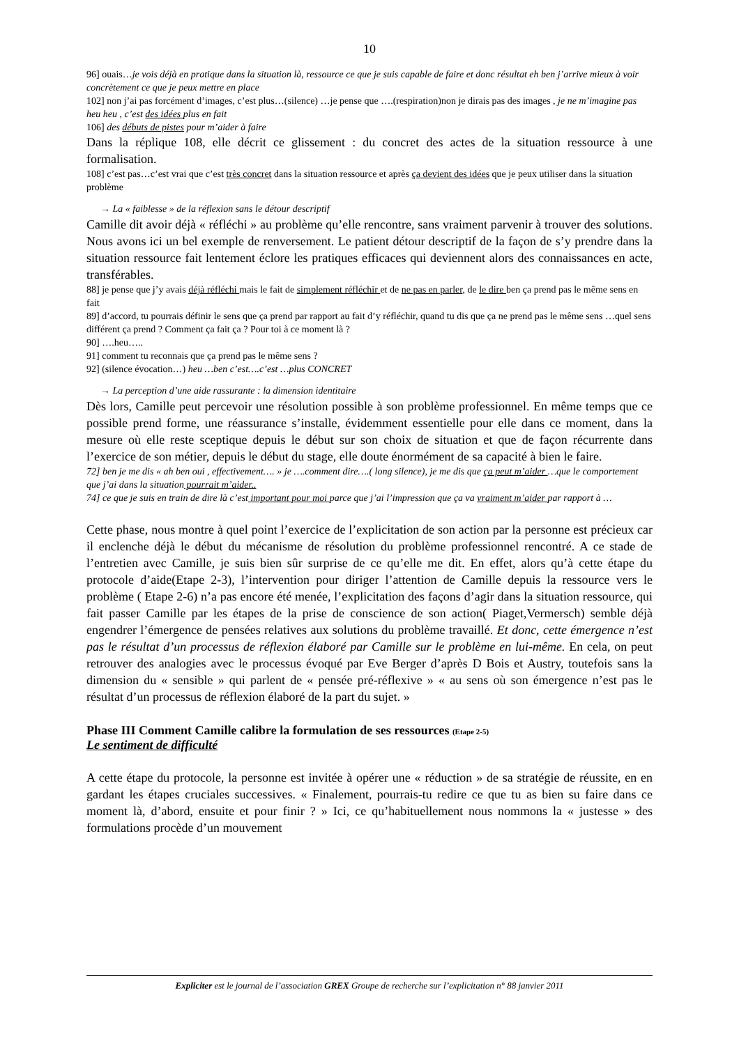10
96] ouais…je vois déjà en pratique dans la situation là, ressource ce que je suis capable de faire et donc résultat eh ben j’arrive mieux à voir concrètement ce que je peux mettre en place
102] non j’ai pas forcément d’images, c’est plus…(silence) …je pense que ….(respiration)non je dirais pas des images , je ne m’imagine pas heu heu , c’est des idées plus en fait
106] des débuts de pistes pour m’aider à faire
Dans la réplique 108, elle décrit ce glissement : du concret des actes de la situation ressource à une formalisation.
108] c’est pas…c’est vrai que c’est très concret dans la situation ressource et après ça devient des idées que je peux utiliser dans la situation problème
→ La « faiblesse » de la réflexion sans le détour descriptif
Camille dit avoir déjà « réfléchi » au problème qu’elle rencontre, sans vraiment parvenir à trouver des solutions. Nous avons ici un bel exemple de renversement. Le patient détour descriptif de la façon de s’y prendre dans la situation ressource fait lentement éclore les pratiques efficaces qui deviennent alors des connaissances en acte, transférables.
88] je pense que j’y avais déjà réfléchi mais le fait de simplement réfléchir et de ne pas en parler, de le dire ben ça prend pas le même sens en fait
89] d’accord, tu pourrais définir le sens que ça prend par rapport au fait d’y réfléchir, quand tu dis que ça ne prend pas le même sens …quel sens différent ça prend ? Comment ça fait ça ? Pour toi à ce moment là ?
90] ….heu…..
91] comment tu reconnais que ça prend pas le même sens ?
92] (silence évocation…) heu …ben c’est….c’est …plus CONCRET
→ La perception d’une aide rassurante : la dimension identitaire
Dès lors, Camille peut percevoir une résolution possible à son problème professionnel. En même temps que ce possible prend forme, une réassurance s’installe, évidemment essentielle pour elle dans ce moment, dans la mesure où elle reste sceptique depuis le début sur son choix de situation et que de façon récurrente dans l’exercice de son métier, depuis le début du stage, elle doute énormément de sa capacité à bien le faire.
72] ben je me dis « ah ben oui , effectivement…. » je ….comment dire….( long silence), je me dis que ça peut m’aider …que le comportement que j’ai dans la situation pourrait m’aider..
74] ce que je suis en train de dire là c’est important pour moi parce que j’ai l’impression que ça va vraiment m’aider par rapport à …
Cette phase, nous montre à quel point l’exercice de l’explicitation de son action par la personne est précieux car il enclenche déjà le début du mécanisme de résolution du problème professionnel rencontré. A ce stade de l’entretien avec Camille, je suis bien sûr surprise de ce qu’elle me dit. En effet, alors qu’à cette étape du protocole d’aide(Etape 2-3), l’intervention pour diriger l’attention de Camille depuis la ressource vers le problème ( Etape 2-6) n’a pas encore été menée, l’explicitation des façons d’agir dans la situation ressource, qui fait passer Camille par les étapes de la prise de conscience de son action( Piaget,Vermersch) semble déjà engendrer l’émergence de pensées relatives aux solutions du problème travaillé. Et donc, cette émergence n’est pas le résultat d’un processus de réflexion élaboré par Camille sur le problème en lui-même. En cela, on peut retrouver des analogies avec le processus évoqué par Eve Berger d’après D Bois et Austry, toutefois sans la dimension du « sensible » qui parlent de « pensée pré-réflexive » « au sens où son émergence n’est pas le résultat d’un processus de réflexion élaboré de la part du sujet. »
Phase III Comment Camille calibre la formulation de ses ressources (Etape 2-5)
Le sentiment de difficulté
A cette étape du protocole, la personne est invitée à opérer une « réduction » de sa stratégie de réussite, en en gardant les étapes cruciales successives. « Finalement, pourrais-tu redire ce que tu as bien su faire dans ce moment là, d’abord, ensuite et pour finir ? » Ici, ce qu’habituellement nous nommons la « justesse » des formulations procède d’un mouvement
Expliciter est le journal de l’association GREX Groupe de recherche sur l’explicitation n° 88 janvier 2011